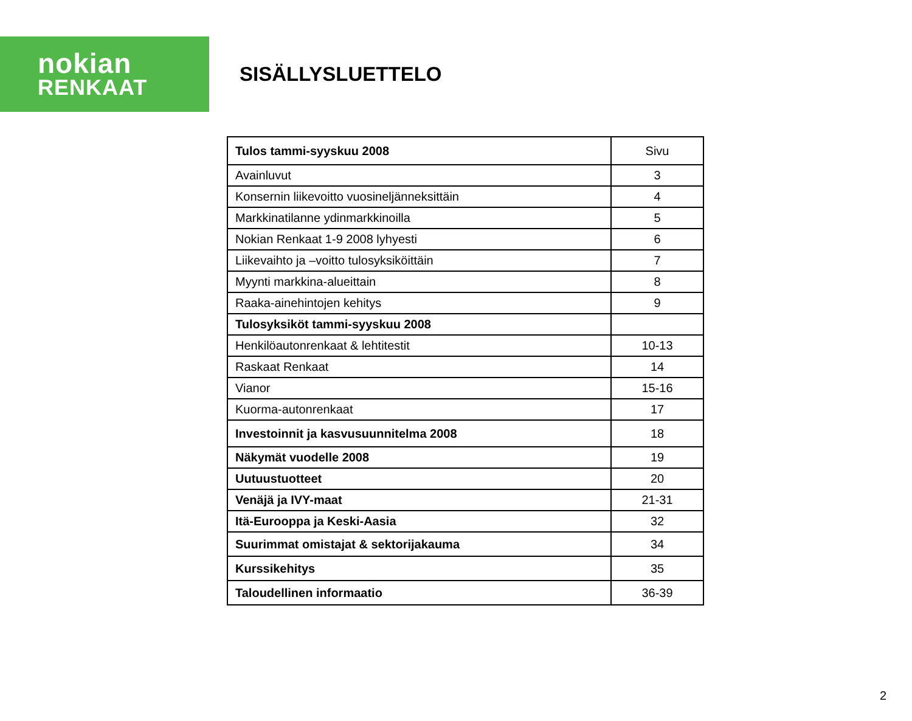nokian
RENKAAT
SISÄLLYSLUETTELO
| Tulos tammi-syyskuu 2008 | Sivu |
| --- | --- |
| Avainluvut | 3 |
| Konsernin liikevoitto vuosineljänneksittäin | 4 |
| Markkinatilanne ydinmarkkinoilla | 5 |
| Nokian Renkaat 1-9 2008 lyhyesti | 6 |
| Liikevaihto ja –voitto tulosyksiköittäin | 7 |
| Myynti markkina-alueittain | 8 |
| Raaka-ainehintojen kehitys | 9 |
| Tulosyksiköt tammi-syyskuu 2008 | |
| Henkilöautonrenkaat & lehtitestit | 10-13 |
| Raskaat Renkaat | 14 |
| Vianor | 15-16 |
| Kuorma-autonrenkaat | 17 |
| Investoinnit ja kasvusuunnitelma 2008 | 18 |
| Näkymät vuodelle 2008 | 19 |
| Uutuustuotteet | 20 |
| Venäjä ja IVY-maat | 21-31 |
| Itä-Eurooppa ja Keski-Aasia | 32 |
| Suurimmat omistajat & sektorijakauma | 34 |
| Kurssikehitys | 35 |
| Taloudellinen informaatio | 36-39 |
2